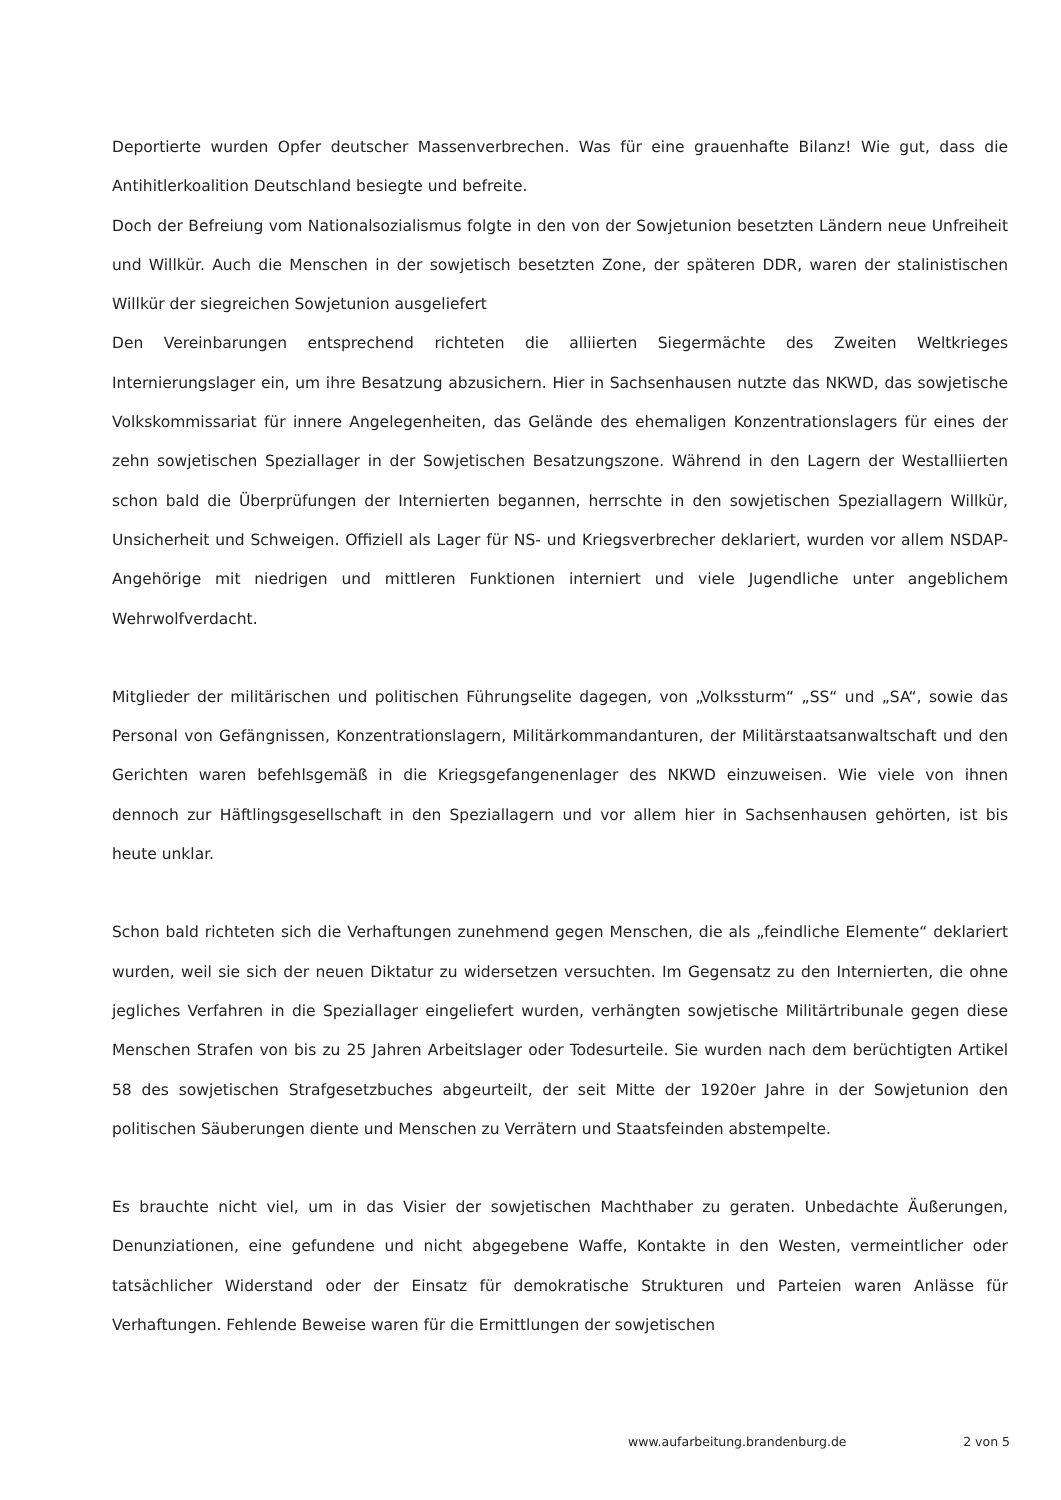Deportierte wurden Opfer deutscher Massenverbrechen. Was für eine grauenhafte Bilanz! Wie gut, dass die Antihitlerkoalition Deutschland besiegte und befreite.
Doch der Befreiung vom Nationalsozialismus folgte in den von der Sowjetunion besetzten Ländern neue Unfreiheit und Willkür. Auch die Menschen in der sowjetisch besetzten Zone, der späteren DDR, waren der stalinistischen Willkür der siegreichen Sowjetunion ausgeliefert
Den Vereinbarungen entsprechend richteten die alliierten Siegermächte des Zweiten Weltkrieges Internierungslager ein, um ihre Besatzung abzusichern. Hier in Sachsenhausen nutzte das NKWD, das sowjetische Volkskommissariat für innere Angelegenheiten, das Gelände des ehemaligen Konzentrationslagers für eines der zehn sowjetischen Speziallager in der Sowjetischen Besatzungszone. Während in den Lagern der Westalliierten schon bald die Überprüfungen der Internierten begannen, herrschte in den sowjetischen Speziallagern Willkür, Unsicherheit und Schweigen. Offiziell als Lager für NS- und Kriegsverbrecher deklariert, wurden vor allem NSDAP-Angehörige mit niedrigen und mittleren Funktionen interniert und viele Jugendliche unter angeblichem Wehrwolfverdacht.
Mitglieder der militärischen und politischen Führungselite dagegen, von „Volkssturm“ „SS“ und „SA“, sowie das Personal von Gefängnissen, Konzentrationslagern, Militärkommandanturen, der Militärstaatsanwaltschaft und den Gerichten waren befehlsgemäß in die Kriegsgefangenenlager des NKWD einzuweisen. Wie viele von ihnen dennoch zur Häftlingsgesellschaft in den Speziallagern und vor allem hier in Sachsenhausen gehörten, ist bis heute unklar.
Schon bald richteten sich die Verhaftungen zunehmend gegen Menschen, die als „feindliche Elemente“ deklariert wurden, weil sie sich der neuen Diktatur zu widersetzen versuchten. Im Gegensatz zu den Internierten, die ohne jegliches Verfahren in die Speziallager eingeliefert wurden, verhängten sowjetische Militärtribunale gegen diese Menschen Strafen von bis zu 25 Jahren Arbeitslager oder Todesurteile. Sie wurden nach dem berüchtigten Artikel 58 des sowjetischen Strafgesetzbuches abgeurteilt, der seit Mitte der 1920er Jahre in der Sowjetunion den politischen Säuberungen diente und Menschen zu Verrätern und Staatsfeinden abstempelte.
Es brauchte nicht viel, um in das Visier der sowjetischen Machthaber zu geraten. Unbedachte Äußerungen, Denunziationen, eine gefundene und nicht abgegebene Waffe, Kontakte in den Westen, vermeintlicher oder tatsächlicher Widerstand oder der Einsatz für demokratische Strukturen und Parteien waren Anlässe für Verhaftungen. Fehlende Beweise waren für die Ermittlungen der sowjetischen
www.aufarbeitung.brandenburg.de 2 von 5